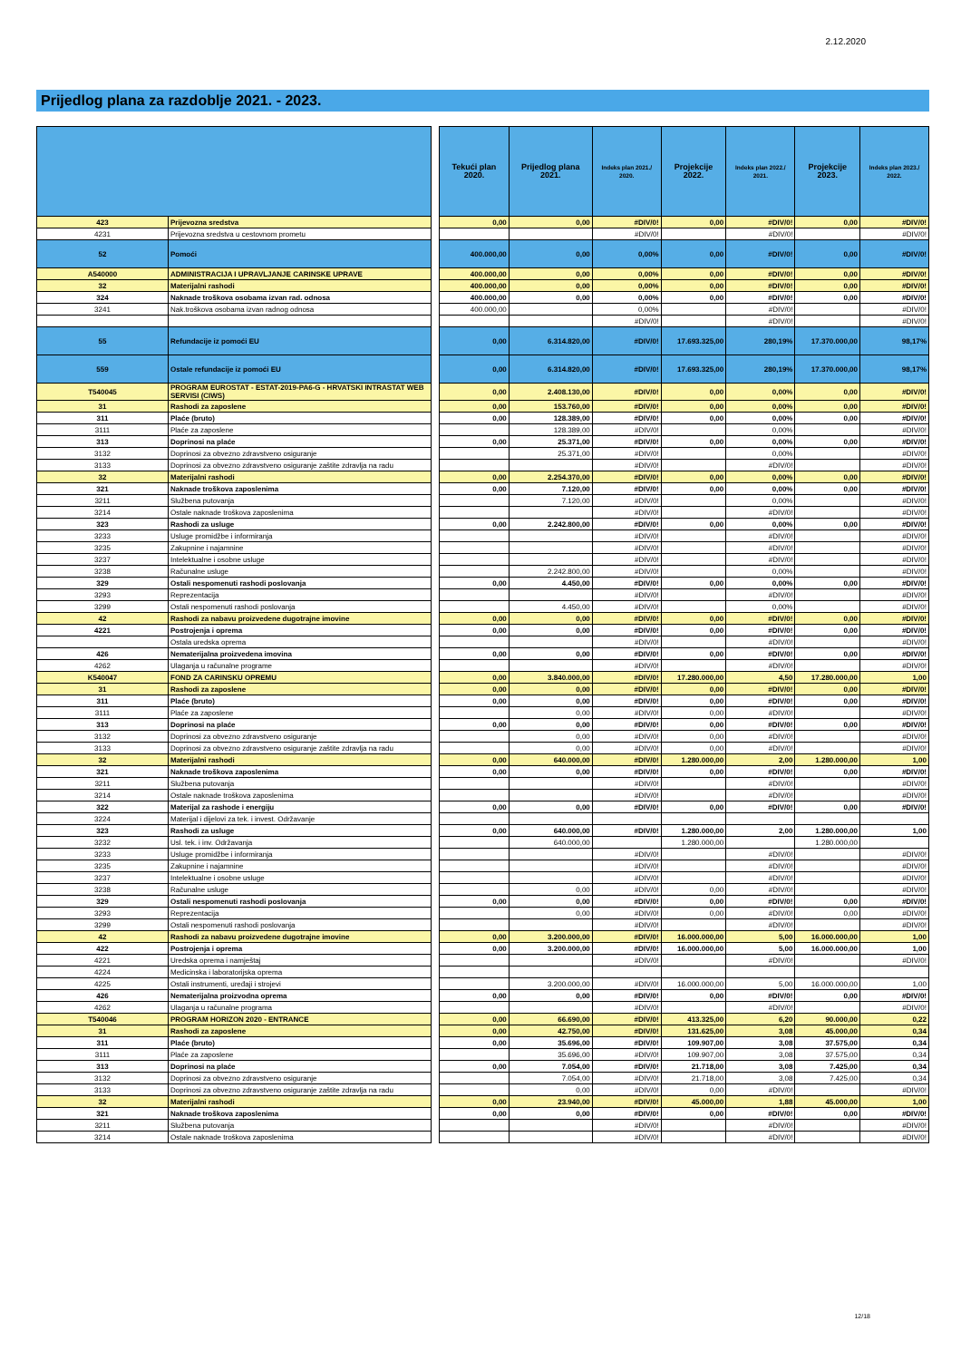2.12.2020
Prijedlog plana za razdoblje 2021. - 2023.
| | | | Tekući plan 2020. | Prijedlog plana 2021. | Indeks plan 2021./ 2020. | Projekcije 2022. | Indeks plan 2022./ 2021. | Projekcije 2023. | Indeks plan 2023./ 2022. |
| --- | --- | --- | --- | --- | --- | --- | --- | --- | --- |
| 423 | Prijevozna sredstva | | 0,00 | 0,00 | #DIV/0! | 0,00 | #DIV/0! | 0,00 | #DIV/0! |
| 4231 | Prijevozna sredstva u cestovnom prometu | | | | #DIV/0! | | #DIV/0! | | #DIV/0! |
| 52 | Pomoći | | 400.000,00 | 0,00 | 0,00% | 0,00 | #DIV/0! | 0,00 | #DIV/0! |
| A540000 | ADMINISTRACIJA I UPRAVLJANJE CARINSKE UPRAVE | | 400.000,00 | 0,00 | 0,00% | 0,00 | #DIV/0! | 0,00 | #DIV/0! |
| 32 | Materijalni rashodi | | 400.000,00 | 0,00 | 0,00% | 0,00 | #DIV/0! | 0,00 | #DIV/0! |
| 324 | Naknade troškova osobama izvan rad. odnosa | | 400.000,00 | 0,00 | 0,00% | 0,00 | #DIV/0! | 0,00 | #DIV/0! |
| 3241 | Nak.troškova osobama izvan radnog odnosa | | 400.000,00 | | 0,00% | | #DIV/0! | | #DIV/0! |
| | | | | | #DIV/0! | | #DIV/0! | | #DIV/0! |
| 55 | Refundacije iz pomoći EU | | 0,00 | 6.314.820,00 | #DIV/0! | 17.693.325,00 | 280,19% | 17.370.000,00 | 98,17% |
| 559 | Ostale refundacije iz pomoći EU | | 0,00 | 6.314.820,00 | #DIV/0! | 17.693.325,00 | 280,19% | 17.370.000,00 | 98,17% |
| T540045 | PROGRAM EUROSTAT - ESTAT-2019-PA6-G - HRVATSKI INTRASTAT WEB SERVISI (CIWS) | | 0,00 | 2.408.130,00 | #DIV/0! | 0,00 | 0,00% | 0,00 | #DIV/0! |
| 31 | Rashodi za zaposlene | | 0,00 | 153.760,00 | #DIV/0! | 0,00 | 0,00% | 0,00 | #DIV/0! |
| 311 | Plaće (bruto) | | 0,00 | 128.389,00 | #DIV/0! | 0,00 | 0,00% | 0,00 | #DIV/0! |
| 3111 | Plaće za zaposlene | | | 128.389,00 | #DIV/0! | | 0,00% | | #DIV/0! |
| 313 | Doprinosi na plaće | | 0,00 | 25.371,00 | #DIV/0! | 0,00 | 0,00% | 0,00 | #DIV/0! |
| 3132 | Doprinosi za obvezno zdravstveno osiguranje | | | 25.371,00 | #DIV/0! | | 0,00% | | #DIV/0! |
| 3133 | Doprinosi za obvezno zdravstveno osiguranje zaštite zdravlja na radu | | | | #DIV/0! | | #DIV/0! | | #DIV/0! |
| 32 | Materijalni rashodi | | 0,00 | 2.254.370,00 | #DIV/0! | 0,00 | 0,00% | 0,00 | #DIV/0! |
| 321 | Naknade troškova zaposlenima | | 0,00 | 7.120,00 | #DIV/0! | 0,00 | 0,00% | 0,00 | #DIV/0! |
| 3211 | Službena putovanja | | | 7.120,00 | #DIV/0! | | 0,00% | | #DIV/0! |
| 3214 | Ostale naknade troškova zaposlenima | | | | #DIV/0! | | #DIV/0! | | #DIV/0! |
| 323 | Rashodi za usluge | | 0,00 | 2.242.800,00 | #DIV/0! | 0,00 | 0,00% | 0,00 | #DIV/0! |
| 3233 | Usluge promidžbe i informiranja | | | | #DIV/0! | | #DIV/0! | | #DIV/0! |
| 3235 | Zakupnine i najamnine | | | | #DIV/0! | | #DIV/0! | | #DIV/0! |
| 3237 | Intelektualne i osobne usluge | | | | #DIV/0! | | #DIV/0! | | #DIV/0! |
| 3238 | Računalne usluge | | | 2.242.800,00 | #DIV/0! | | 0,00% | | #DIV/0! |
| 329 | Ostali nespomenuti rashodi poslovanja | | 0,00 | 4.450,00 | #DIV/0! | 0,00 | 0,00% | 0,00 | #DIV/0! |
| 3293 | Reprezentacija | | | | #DIV/0! | | #DIV/0! | | #DIV/0! |
| 3299 | Ostali nespomenuti rashodi poslovanja | | | 4.450,00 | #DIV/0! | | 0,00% | | #DIV/0! |
| 42 | Rashodi za nabavu proizvedene dugotrajne imovine | | 0,00 | 0,00 | #DIV/0! | 0,00 | #DIV/0! | 0,00 | #DIV/0! |
| 4221 | Postrojenja i oprema | | 0,00 | 0,00 | #DIV/0! | 0,00 | #DIV/0! | 0,00 | #DIV/0! |
| | Ostala uredska oprema | | | | #DIV/0! | | #DIV/0! | | #DIV/0! |
| 426 | Nematerijalna proizvedena imovina | | 0,00 | 0,00 | #DIV/0! | 0,00 | #DIV/0! | 0,00 | #DIV/0! |
| 4262 | Ulaganja u računalne programe | | | | #DIV/0! | | #DIV/0! | | #DIV/0! |
| K540047 | FOND ZA CARINSKU OPREMU | | 0,00 | 3.840.000,00 | #DIV/0! | 17.280.000,00 | 4,50 | 17.280.000,00 | 1,00 |
| 31 | Rashodi za zaposlene | | 0,00 | 0,00 | #DIV/0! | 0,00 | #DIV/0! | 0,00 | #DIV/0! |
| 311 | Plaće (bruto) | | 0,00 | 0,00 | #DIV/0! | 0,00 | #DIV/0! | 0,00 | #DIV/0! |
| 3111 | Plaće za zaposlene | | | 0,00 | #DIV/0! | 0,00 | #DIV/0! | | #DIV/0! |
| 313 | Doprinosi na plaće | | 0,00 | 0,00 | #DIV/0! | 0,00 | #DIV/0! | 0,00 | #DIV/0! |
| 3132 | Doprinosi za obvezno zdravstveno osiguranje | | | 0,00 | #DIV/0! | 0,00 | #DIV/0! | | #DIV/0! |
| 3133 | Doprinosi za obvezno zdravstveno osiguranje zaštite zdravlja na radu | | | 0,00 | #DIV/0! | 0,00 | #DIV/0! | | #DIV/0! |
| 32 | Materijalni rashodi | | 0,00 | 640.000,00 | #DIV/0! | 1.280.000,00 | 2,00 | 1.280.000,00 | 1,00 |
| 321 | Naknade troškova zaposlenima | | 0,00 | 0,00 | #DIV/0! | 0,00 | #DIV/0! | 0,00 | #DIV/0! |
| 3211 | Službena putovanja | | | | #DIV/0! | | #DIV/0! | | #DIV/0! |
| 3214 | Ostale naknade troškova zaposlenima | | | | #DIV/0! | | #DIV/0! | | #DIV/0! |
| 322 | Materijal za rashode i energiju | | 0,00 | 0,00 | #DIV/0! | 0,00 | #DIV/0! | 0,00 | #DIV/0! |
| 3224 | Materijal i dijelovi za tek. i invest. Održavanje | | | | | | | | |
| 323 | Rashodi za usluge | | 0,00 | 640.000,00 | #DIV/0! | 1.280.000,00 | 2,00 | 1.280.000,00 | 1,00 |
| 3232 | Usl. tek. i inv. Održavanja | | | 640.000,00 | | 1.280.000,00 | | 1.280.000,00 | |
| 3233 | Usluge promidžbe i informiranja | | | | #DIV/0! | | #DIV/0! | | #DIV/0! |
| 3235 | Zakupnine i najamnine | | | | #DIV/0! | | #DIV/0! | | #DIV/0! |
| 3237 | Intelektualne i osobne usluge | | | | #DIV/0! | | #DIV/0! | | #DIV/0! |
| 3238 | Računalne usluge | | | 0,00 | #DIV/0! | 0,00 | #DIV/0! | | #DIV/0! |
| 329 | Ostali nespomenuti rashodi poslovanja | | 0,00 | 0,00 | #DIV/0! | 0,00 | #DIV/0! | 0,00 | #DIV/0! |
| 3293 | Reprezentacija | | | 0,00 | #DIV/0! | 0,00 | #DIV/0! | 0,00 | #DIV/0! |
| 3299 | Ostali nespomenuti rashodi poslovanja | | | | #DIV/0! | | #DIV/0! | | #DIV/0! |
| 42 | Rashodi za nabavu proizvedene dugotrajne imovine | | 0,00 | 3.200.000,00 | #DIV/0! | 16.000.000,00 | 5,00 | 16.000.000,00 | 1,00 |
| 422 | Postrojenja i oprema | | 0,00 | 3.200.000,00 | #DIV/0! | 16.000.000,00 | 5,00 | 16.000.000,00 | 1,00 |
| 4221 | Uredska oprema i namještaj | | | | #DIV/0! | | #DIV/0! | | #DIV/0! |
| 4224 | Medicinska i laboratorijska oprema | | | | | | | | |
| 4225 | Ostali instrumenti, uređaji i strojevi | | | 3.200.000,00 | #DIV/0! | 16.000.000,00 | 5,00 | 16.000.000,00 | 1,00 |
| 426 | Nematerijalna proizvodna oprema | | 0,00 | 0,00 | #DIV/0! | 0,00 | #DIV/0! | 0,00 | #DIV/0! |
| 4262 | Ulaganja u računalne programa | | | | #DIV/0! | | #DIV/0! | | #DIV/0! |
| T540046 | PROGRAM HORIZON 2020 - ENTRANCE | | 0,00 | 66.690,00 | #DIV/0! | 413.325,00 | 6,20 | 90.000,00 | 0,22 |
| 31 | Rashodi za zaposlene | | 0,00 | 42.750,00 | #DIV/0! | 131.625,00 | 3,08 | 45.000,00 | 0,34 |
| 311 | Plaće (bruto) | | 0,00 | 35.696,00 | #DIV/0! | 109.907,00 | 3,08 | 37.575,00 | 0,34 |
| 3111 | Plaće za zaposlene | | | 35.696,00 | #DIV/0! | 109.907,00 | 3,08 | 37.575,00 | 0,34 |
| 313 | Doprinosi na plaće | | 0,00 | 7.054,00 | #DIV/0! | 21.718,00 | 3,08 | 7.425,00 | 0,34 |
| 3132 | Doprinosi za obvezno zdravstveno osiguranje | | | 7.054,00 | #DIV/0! | 21.718,00 | 3,08 | 7.425,00 | 0,34 |
| 3133 | Doprinosi za obvezno zdravstveno osiguranje zaštite zdravlja na radu | | | 0,00 | #DIV/0! | 0,00 | #DIV/0! | | #DIV/0! |
| 32 | Materijalni rashodi | | 0,00 | 23.940,00 | #DIV/0! | 45.000,00 | 1,88 | 45.000,00 | 1,00 |
| 321 | Naknade troškova zaposlenima | | 0,00 | 0,00 | #DIV/0! | 0,00 | #DIV/0! | 0,00 | #DIV/0! |
| 3211 | Službena putovanja | | | | #DIV/0! | | #DIV/0! | | #DIV/0! |
| 3214 | Ostale naknade troškova zaposlenima | | | | #DIV/0! | | #DIV/0! | | #DIV/0! |
12/18